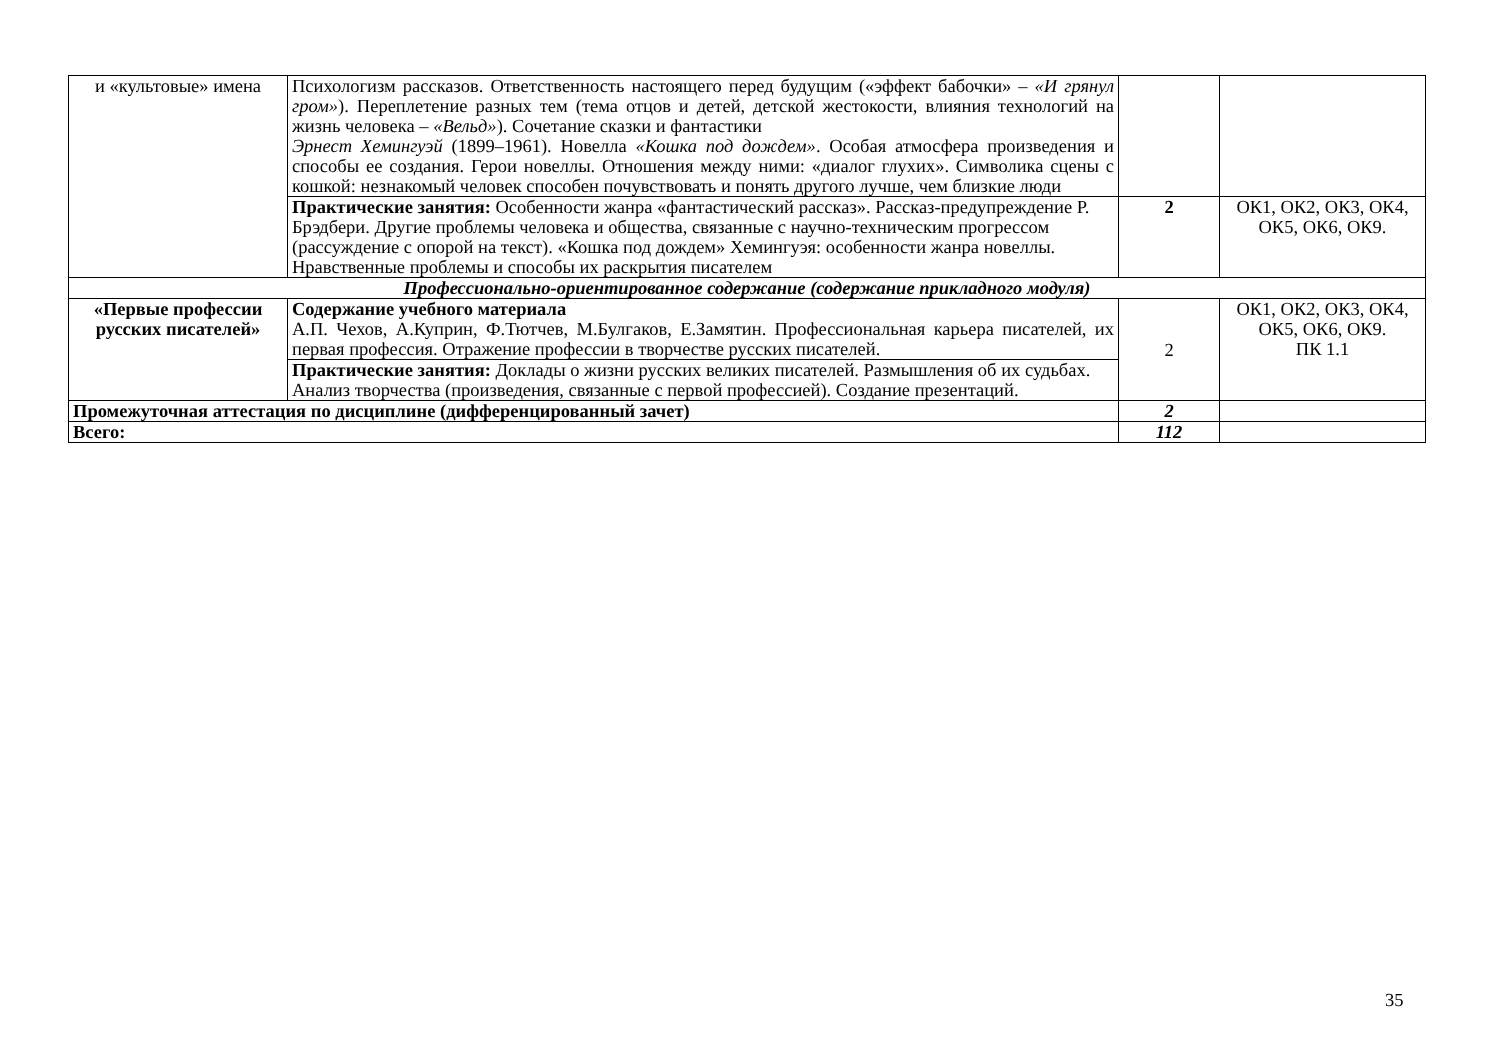| и «культовые» имена | Психологизм рассказов. Ответственность настоящего перед будущим («эффект бабочки» – «И грянул гром» ). Переплетение разных тем (тема отцов и детей, детской жестокости, влияния технологий на жизнь человека – «Вельд» ). Сочетание сказки и фантастики Эрнест Хемингуэй (1899–1961). Новелла «Кошка под дождем» . Особая атмосфера произведения и способы ее создания. Герои новеллы. Отношения между ними: «диалог глухих». Символика сцены с кошкой: незнакомый человек способен почувствовать и понять другого лучше, чем близкие люди | | |
| | Практические занятия: Особенности жанра «фантастический рассказ». Рассказ-предупреждение Р. Брэдбери. Другие проблемы человека и общества, связанные с научно-техническим прогрессом (рассуждение с опорой на текст). «Кошка под дождем» Хемингуэя: особенности жанра новеллы. Нравственные проблемы и способы их раскрытия писателем | 2 | ОК1, ОК2, ОК3, ОК4, ОК5, ОК6, ОК9. |
| Профессионально-ориентированное содержание (содержание прикладного модуля) | | | |
| «Первые профессии русских писателей» | Содержание учебного материала А.П. Чехов, А.Куприн, Ф.Тютчев, М.Булгаков, Е.Замятин. Профессиональная карьера писателей, их первая профессия. Отражение профессии в творчестве русских писателей. | 2 | ОК1, ОК2, ОК3, ОК4, ОК5, ОК6, ОК9. ПК 1.1 |
| | Практические занятия: Доклады о жизни русских великих писателей. Размышления об их судьбах. Анализ творчества (произведения, связанные с первой профессией). Создание презентаций. | | |
| Промежуточная аттестация по дисциплине (дифференцированный зачет) | | 2 | |
| Всего: | | 112 | |
35